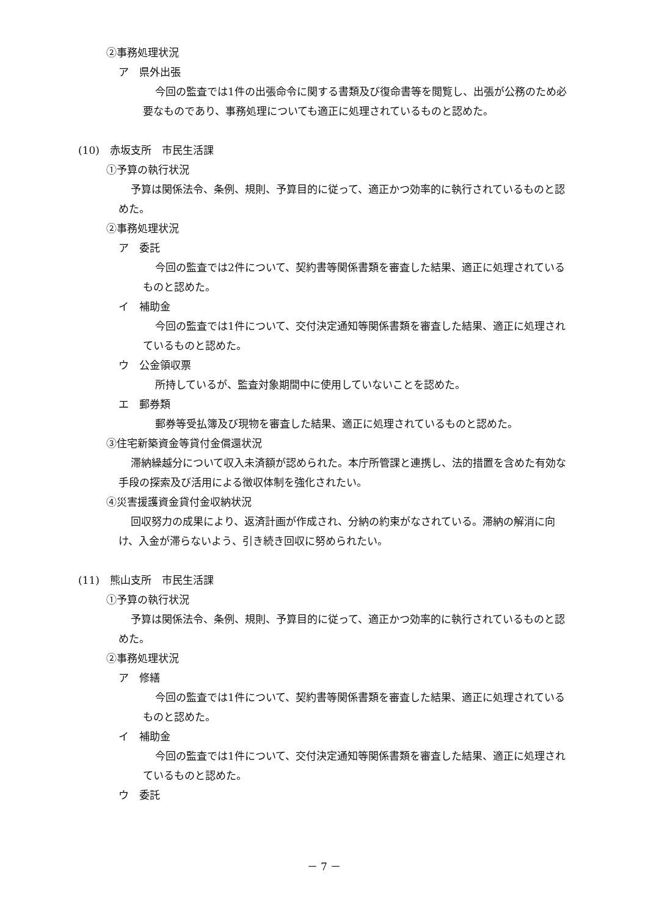②事務処理状況
ア　県外出張
今回の監査では1件の出張命令に関する書類及び復命書等を閲覧し、出張が公務のため必要なものであり、事務処理についても適正に処理されているものと認めた。
(10)　赤坂支所　市民生活課
①予算の執行状況
予算は関係法令、条例、規則、予算目的に従って、適正かつ効率的に執行されているものと認めた。
②事務処理状況
ア　委託
今回の監査では2件について、契約書等関係書類を審査した結果、適正に処理されているものと認めた。
イ　補助金
今回の監査では1件について、交付決定通知等関係書類を審査した結果、適正に処理されているものと認めた。
ウ　公金領収票
所持しているが、監査対象期間中に使用していないことを認めた。
エ　郵券類
郵券等受払簿及び現物を審査した結果、適正に処理されているものと認めた。
③住宅新築資金等貸付金償還状況
滞納繰越分について収入未済額が認められた。本庁所管課と連携し、法的措置を含めた有効な手段の探索及び活用による徴収体制を強化されたい。
④災害援護資金貸付金収納状況
回収努力の成果により、返済計画が作成され、分納の約束がなされている。滞納の解消に向け、入金が滞らないよう、引き続き回収に努められたい。
(11)　熊山支所　市民生活課
①予算の執行状況
予算は関係法令、条例、規則、予算目的に従って、適正かつ効率的に執行されているものと認めた。
②事務処理状況
ア　修繕
今回の監査では1件について、契約書等関係書類を審査した結果、適正に処理されているものと認めた。
イ　補助金
今回の監査では1件について、交付決定通知等関係書類を審査した結果、適正に処理されているものと認めた。
ウ　委託
－ 7 －